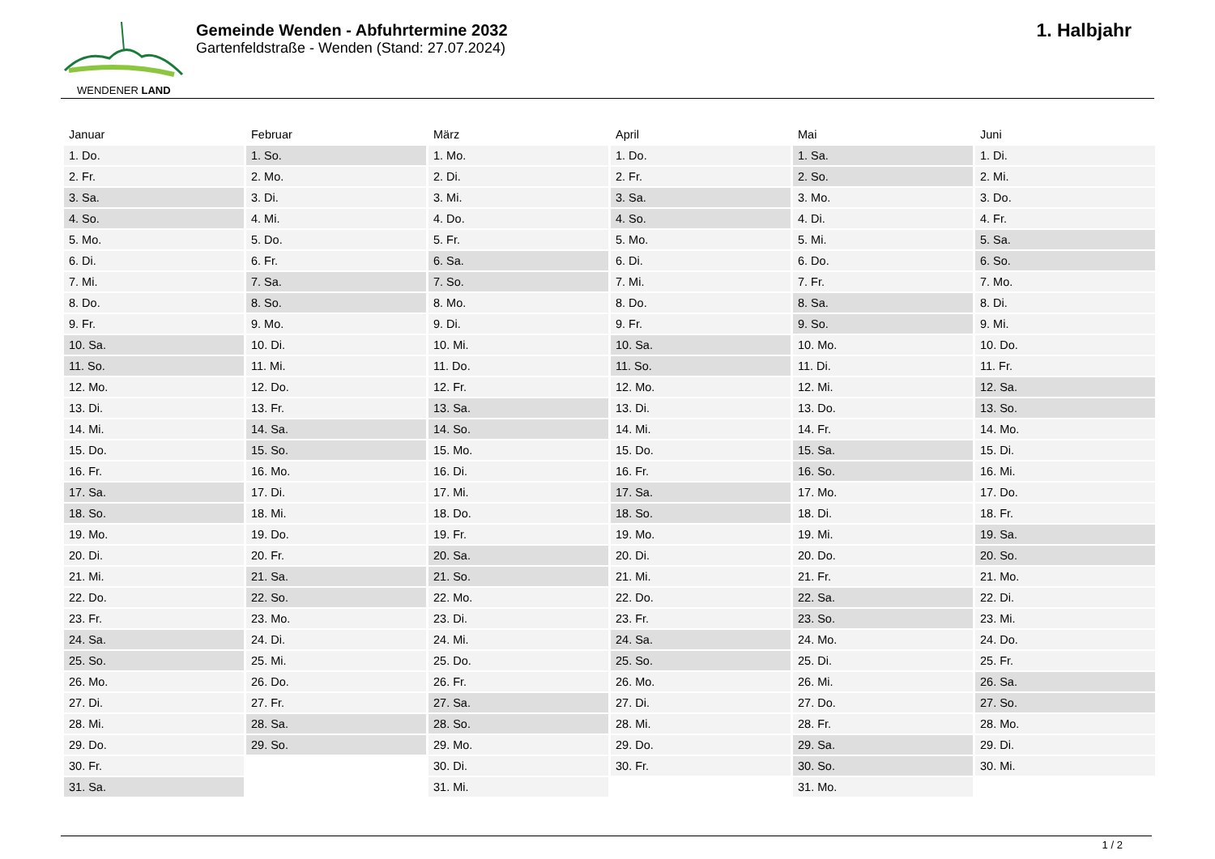WENDENER LAND
Gemeinde Wenden - Abfuhrtermine 2032
Gartenfeldstraße - Wenden (Stand: 27.07.2024)
1. Halbjahr
| Januar | Februar | März | April | Mai | Juni |
| --- | --- | --- | --- | --- | --- |
| 1. Do. | 1. So. | 1. Mo. | 1. Do. | 1. Sa. | 1. Di. |
| 2. Fr. | 2. Mo. | 2. Di. | 2. Fr. | 2. So. | 2. Mi. |
| 3. Sa. | 3. Di. | 3. Mi. | 3. Sa. | 3. Mo. | 3. Do. |
| 4. So. | 4. Mi. | 4. Do. | 4. So. | 4. Di. | 4. Fr. |
| 5. Mo. | 5. Do. | 5. Fr. | 5. Mo. | 5. Mi. | 5. Sa. |
| 6. Di. | 6. Fr. | 6. Sa. | 6. Di. | 6. Do. | 6. So. |
| 7. Mi. | 7. Sa. | 7. So. | 7. Mi. | 7. Fr. | 7. Mo. |
| 8. Do. | 8. So. | 8. Mo. | 8. Do. | 8. Sa. | 8. Di. |
| 9. Fr. | 9. Mo. | 9. Di. | 9. Fr. | 9. So. | 9. Mi. |
| 10. Sa. | 10. Di. | 10. Mi. | 10. Sa. | 10. Mo. | 10. Do. |
| 11. So. | 11. Mi. | 11. Do. | 11. So. | 11. Di. | 11. Fr. |
| 12. Mo. | 12. Do. | 12. Fr. | 12. Mo. | 12. Mi. | 12. Sa. |
| 13. Di. | 13. Fr. | 13. Sa. | 13. Di. | 13. Do. | 13. So. |
| 14. Mi. | 14. Sa. | 14. So. | 14. Mi. | 14. Fr. | 14. Mo. |
| 15. Do. | 15. So. | 15. Mo. | 15. Do. | 15. Sa. | 15. Di. |
| 16. Fr. | 16. Mo. | 16. Di. | 16. Fr. | 16. So. | 16. Mi. |
| 17. Sa. | 17. Di. | 17. Mi. | 17. Sa. | 17. Mo. | 17. Do. |
| 18. So. | 18. Mi. | 18. Do. | 18. So. | 18. Di. | 18. Fr. |
| 19. Mo. | 19. Do. | 19. Fr. | 19. Mo. | 19. Mi. | 19. Sa. |
| 20. Di. | 20. Fr. | 20. Sa. | 20. Di. | 20. Do. | 20. So. |
| 21. Mi. | 21. Sa. | 21. So. | 21. Mi. | 21. Fr. | 21. Mo. |
| 22. Do. | 22. So. | 22. Mo. | 22. Do. | 22. Sa. | 22. Di. |
| 23. Fr. | 23. Mo. | 23. Di. | 23. Fr. | 23. So. | 23. Mi. |
| 24. Sa. | 24. Di. | 24. Mi. | 24. Sa. | 24. Mo. | 24. Do. |
| 25. So. | 25. Mi. | 25. Do. | 25. So. | 25. Di. | 25. Fr. |
| 26. Mo. | 26. Do. | 26. Fr. | 26. Mo. | 26. Mi. | 26. Sa. |
| 27. Di. | 27. Fr. | 27. Sa. | 27. Di. | 27. Do. | 27. So. |
| 28. Mi. | 28. Sa. | 28. So. | 28. Mi. | 28. Fr. | 28. Mo. |
| 29. Do. | 29. So. | 29. Mo. | 29. Do. | 29. Sa. | 29. Di. |
| 30. Fr. | | 30. Di. | 30. Fr. | 30. So. | 30. Mi. |
| 31. Sa. | | 31. Mi. | | 31. Mo. | |
1 / 2